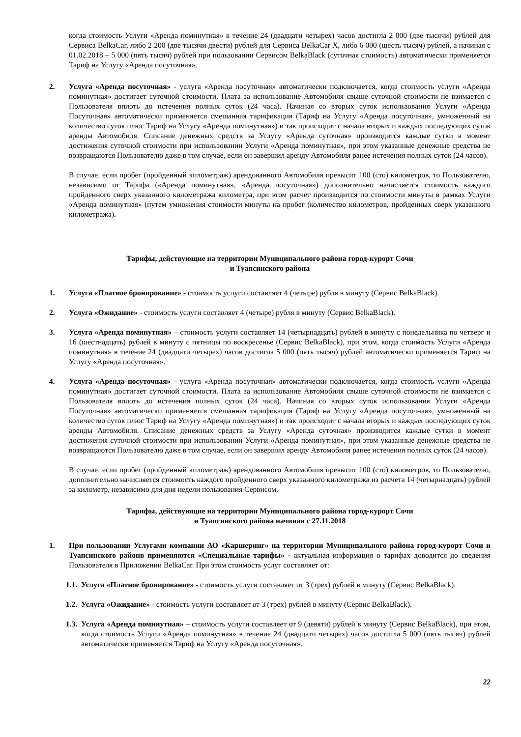когда стоимость Услуги «Аренда поминутная» в течение 24 (двадцати четырех) часов достигла 2 000 (две тысячи) рублей для Сервиса BelkaCar, либо 2 200 (две тысячи двести) рублей для Сервиса BelkaCar X, либо 6 000 (шесть тысяч) рублей, а начиная с 01.02.2018 – 5 000 (пять тысяч) рублей при пользовании Сервисом BelkaBlack (суточная стоимость) автоматически применяется Тариф на Услугу «Аренда посуточная».
2. Услуга «Аренда посуточная» - услуга «Аренда посуточная» автоматически подключается, когда стоимость услуги «Аренда поминутная» достигает суточной стоимости. Плата за использование Автомобиля свыше суточной стоимости не взимается с Пользователя вплоть до истечения полных суток (24 часа). Начиная со вторых суток использования Услуги «Аренда Посуточная» автоматически применяется смешанная тарификация (Тариф на Услугу «Аренда посуточная», умноженный на количество суток плюс Тариф на Услугу «Аренда поминутная») и так происходит с начала вторых и каждых последующих суток аренды Автомобиля. Списание денежных средств за Услугу «Аренда суточная» производится каждые сутки в момент достижения суточной стоимости при использовании Услуги «Аренда поминутная», при этом указанные денежные средства не возвращаются Пользователю даже в том случае, если он завершил аренду Автомобиля ранее истечения полных суток (24 часов).
В случае, если пробег (пройденный километраж) арендованного Автомобиля превысит 100 (сто) километров, то Пользователю, независимо от Тарифа («Аренда поминутная», «Аренда посуточная») дополнительно начисляется стоимость каждого пройденного сверх указанного километража километра, при этом расчет производится по стоимости минуты в рамках Услуги «Аренда поминутная» (путем умножения стоимости минуты на пробег (количество километров, пройденных сверх указанного километража).
Тарифы, действующие на территории Муниципального района город-курорт Сочи
и Туапсинского района
1. Услуга «Платное бронирование» - стоимость услуги составляет 4 (четыре) рубля в минуту (Сервис BelkaBlack).
2. Услуга «Ожидание» - стоимость услуги составляет 4 (четыре) рубля в минуту (Сервис BelkaBlack).
3. Услуга «Аренда поминутная» – стоимость услуги составляет 14 (четырнадцать) рублей в минуту с понедельника по четверг и 16 (шестнадцать) рублей в минуту с пятницы по воскресенье (Сервис BelkaBlack), при этом, когда стоимость Услуги «Аренда поминутная» в течение 24 (двадцати четырех) часов достигла 5 000 (пять тысяч) рублей автоматически применяется Тариф на Услугу «Аренда посуточная».
4. Услуга «Аренда посуточная» - услуга «Аренда посуточная» автоматически подключается, когда стоимость услуги «Аренда поминутная» достигает суточной стоимости. Плата за использование Автомобиля свыше суточной стоимости не взимается с Пользователя вплоть до истечения полных суток (24 часа). Начиная со вторых суток использования Услуги «Аренда Посуточная» автоматически применяется смешанная тарификация (Тариф на Услугу «Аренда посуточная», умноженный на количество суток плюс Тариф на Услугу «Аренда поминутная») и так происходит с начала вторых и каждых последующих суток аренды Автомобиля. Списание денежных средств за Услугу «Аренда суточная» производится каждые сутки в момент достижения суточной стоимости при использовании Услуги «Аренда поминутная», при этом указанные денежные средства не возвращаются Пользователю даже в том случае, если он завершил аренду Автомобиля ранее истечения полных суток (24 часов).
В случае, если пробег (пройденный километраж) арендованного Автомобиля превысит 100 (сто) километров, то Пользователю, дополнительно начисляется стоимость каждого пройденного сверх указанного километража из расчета 14 (четырнадцать) рублей за километр, независимо для дня недели пользования Сервисом.
Тарифы, действующие на территории Муниципального района город-курорт Сочи
и Туапсинского района начиная с 27.11.2018
1. При пользовании Услугами компании АО «Каршеринг» на территории Муниципального района город-курорт Сочи и Туапсинского районв применяются «Специальные тарифы» - актуальная информация о тарифах доводится до сведения Пользователя в Приложении BelkaCar. При этом стоимость услуг составляет от:
1.1.
Услуга «Платное бронирование» - стоимость услуги составляет от 3 (трех) рублей в минуту (Сервис BelkaBlack).
1.2.
Услуга «Ожидание» - стоимость услуги составляет от 3 (трех) рублей в минуту (Сервис BelkaBlack).
1.3.
Услуга «Аренда поминутная» – стоимость услуги составляет от 9 (девяти) рублей в минуту (Сервис BelkaBlack), при этом, когда стоимость Услуги «Аренда поминутная» в течение 24 (двадцати четырех) часов достигла 5 000 (пять тысяч) рублей автоматически применяется Тариф на Услугу «Аренда посуточная».
22